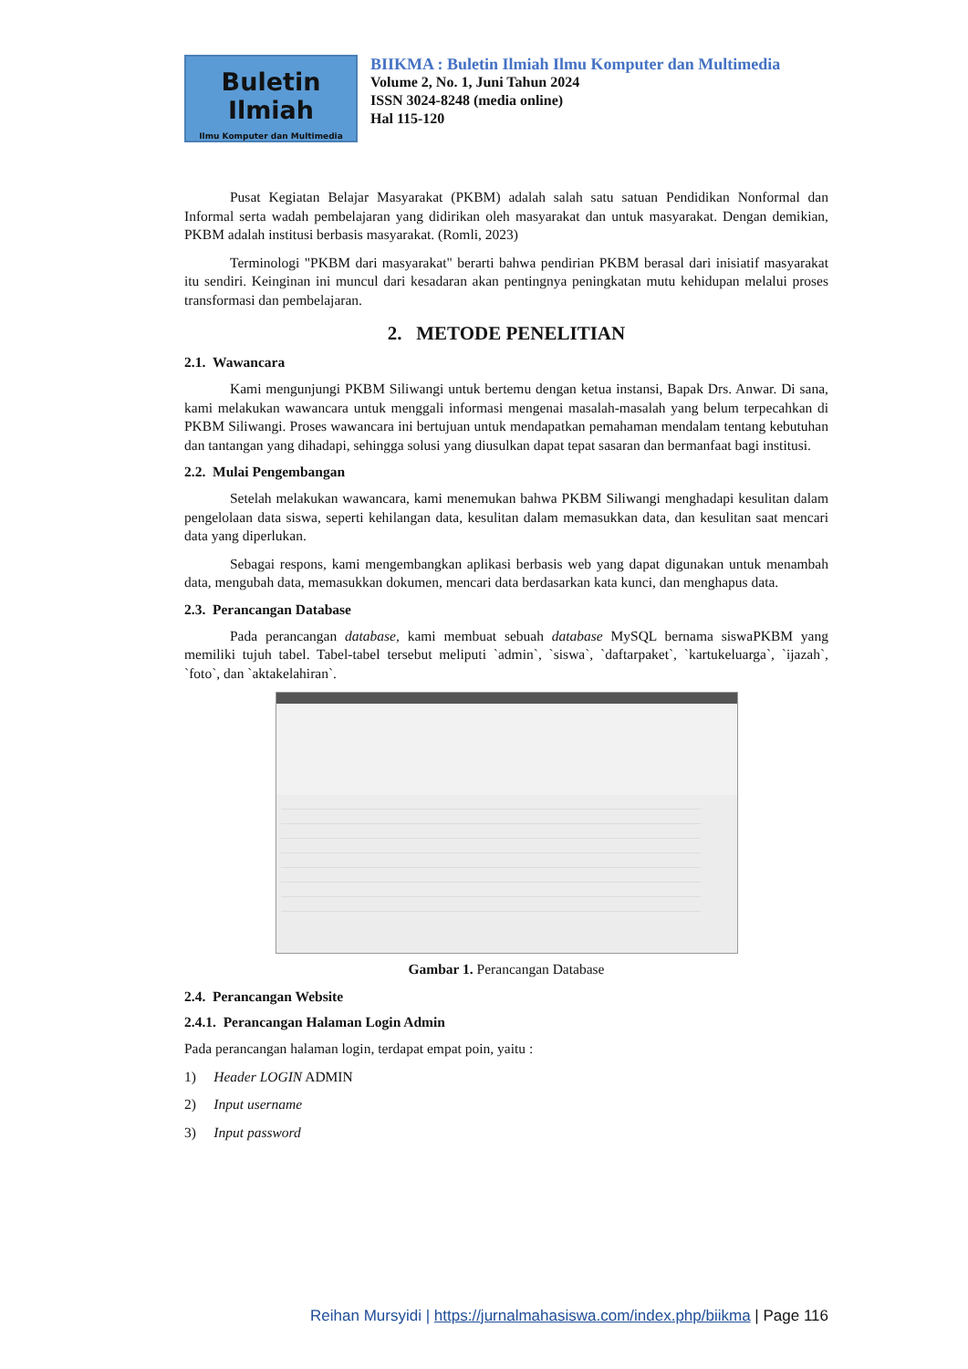Buletin Ilmiah
Ilmu Komputer dan Multimedia
BIIKMA : Buletin Ilmiah Ilmu Komputer dan Multimedia
Volume 2, No. 1, Juni Tahun 2024
ISSN 3024-8248 (media online)
Hal 115-120
Pusat Kegiatan Belajar Masyarakat (PKBM) adalah salah satu satuan Pendidikan Nonformal dan Informal serta wadah pembelajaran yang didirikan oleh masyarakat dan untuk masyarakat. Dengan demikian, PKBM adalah institusi berbasis masyarakat. (Romli, 2023)
Terminologi "PKBM dari masyarakat" berarti bahwa pendirian PKBM berasal dari inisiatif masyarakat itu sendiri. Keinginan ini muncul dari kesadaran akan pentingnya peningkatan mutu kehidupan melalui proses transformasi dan pembelajaran.
2. METODE PENELITIAN
2.1. Wawancara
Kami mengunjungi PKBM Siliwangi untuk bertemu dengan ketua instansi, Bapak Drs. Anwar. Di sana, kami melakukan wawancara untuk menggali informasi mengenai masalah-masalah yang belum terpecahkan di PKBM Siliwangi. Proses wawancara ini bertujuan untuk mendapatkan pemahaman mendalam tentang kebutuhan dan tantangan yang dihadapi, sehingga solusi yang diusulkan dapat tepat sasaran dan bermanfaat bagi institusi.
2.2. Mulai Pengembangan
Setelah melakukan wawancara, kami menemukan bahwa PKBM Siliwangi menghadapi kesulitan dalam pengelolaan data siswa, seperti kehilangan data, kesulitan dalam memasukkan data, dan kesulitan saat mencari data yang diperlukan.
Sebagai respons, kami mengembangkan aplikasi berbasis web yang dapat digunakan untuk menambah data, mengubah data, memasukkan dokumen, mencari data berdasarkan kata kunci, dan menghapus data.
2.3. Perancangan Database
Pada perancangan database, kami membuat sebuah database MySQL bernama siswaPKBM yang memiliki tujuh tabel. Tabel-tabel tersebut meliputi `admin`, `siswa`, `daftarpaket`, `kartukeluarga`, `ijazah`, `foto`, dan `aktakelahiran`.
Gambar 1. Perancangan Database
2.4. Perancangan Website
2.4.1. Perancangan Halaman Login Admin
Pada perancangan halaman login, terdapat empat poin, yaitu :
1) Header LOGIN ADMIN
2) Input username
3) Input password
Reihan Mursyidi | https://jurnalmahasiswa.com/index.php/biikma | Page 116